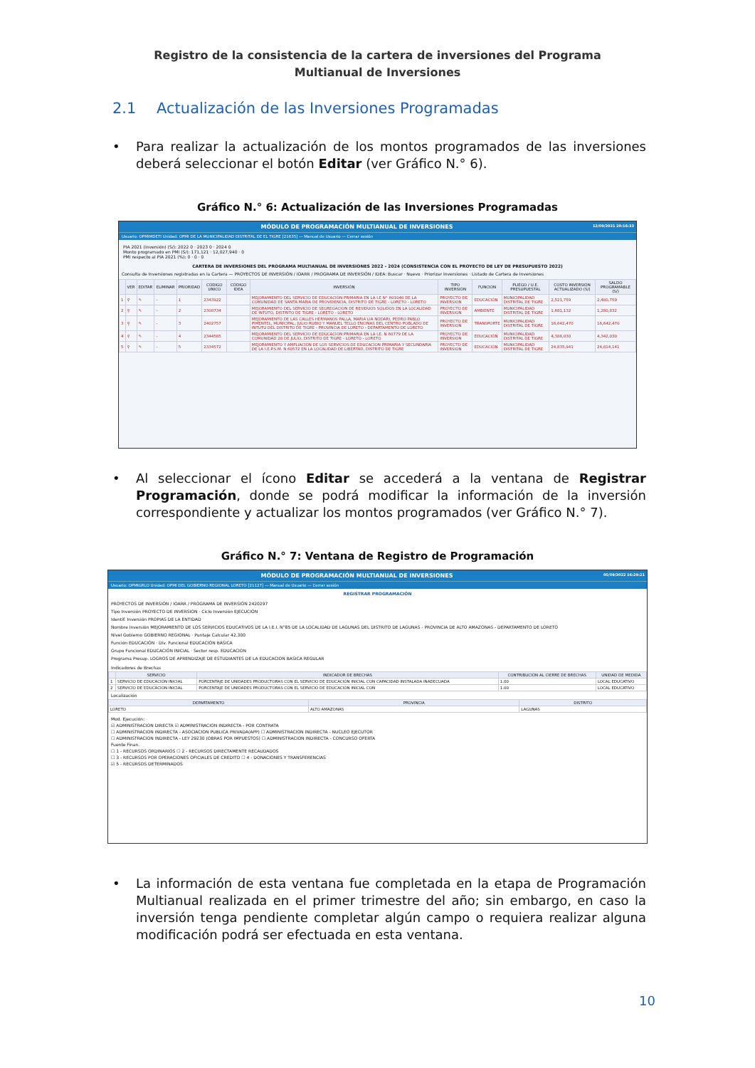Registro de la consistencia de la cartera de inversiones del Programa Multianual de Inversiones
2.1 Actualización de las Inversiones Programadas
• Para realizar la actualización de los montos programados de las inversiones deberá seleccionar el botón Editar (ver Gráfico N.° 6).
Gráfico N.° 6: Actualización de las Inversiones Programadas
MÓDULO DE PROGRAMACIÓN MULTIANUAL DE INVERSIONES 12/09/2021 20:16:33
Usuario: OPMIMDETI Unidad: OPMI DE LA MUNICIPALIDAD DISTRITAL DE EL TIGRE [21635] — Manual de Usuario — Cerrar sesión
PIA 2021 (inversión) (S/): 2022 0 · 2023 0 · 2024 0
Monto programado en PMI (S/): 171,121 · 12,027,940 · 0
PMI respecto al PIA 2021 (%): 0 · 0 · 0
CARTERA DE INVERSIONES DEL PROGRAMA MULTIANUAL DE INVERSIONES 2022 - 2024 (CONSISTENCIA CON EL PROYECTO DE LEY DE PRESUPUESTO 2022)
Consulta de Inversiones registradas en la Cartera — PROYECTOS DE INVERSIÓN / IOARR / PROGRAMA DE INVERSIÓN / IDEA: Buscar · Nuevo · Priorizar Inversiones · Listado de Cartera de Inversiones
| | VER | EDITAR | ELIMINAR | PRIORIDAD | CÓDIGO UNICO | CÓDIGO IDEA | INVERSIÓN | TIPO INVERSIÓN | FUNCIÓN | PLIEGO / U.E. PRESUPUESTAL | COSTO INVERSIÓN ACTUALIZADO (S/) | SALDO PROGRAMABLE (S/) |
| --- | --- | --- | --- | --- | --- | --- | --- | --- | --- | --- | --- | --- |
| 1 | ⚲ | ✎ | - | 1 | 2343922 | | MEJORAMIENTO DEL SERVICIO DE EDUCACIÓN PRIMARIA EN LA I.E N° 601040 DE LA COMUNIDAD DE SANTA MARIA DE PROVIDENCIA, DISTRITO DE TIGRE - LORETO - LORETO | PROYECTO DE INVERSION | EDUCACIÓN | MUNICIPALIDAD DISTRITAL DE TIGRE | 2,521,759 | 2,480,759 |
| 2 | ⚲ | ✎ | - | 2 | 2308734 | | MEJORAMIENTO DEL SERVICIO DE SEGREGACION DE RESIDUOS SOLIDOS EN LA LOCALIDAD DE INTUTO, DISTRITO DE TIGRE - LORETO - LORETO | PROYECTO DE INVERSION | AMBIENTE | MUNICIPALIDAD DISTRITAL DE TIGRE | 1,681,132 | 1,280,832 |
| 3 | ⚲ | ✎ | - | 3 | 2402757 | | MEJORAMIENTO DE LAS CALLES HERMANOS PALLA, MARIA LIA NODARI, PEDRO PABLO PIMENTEL, MUNICIPAL, JULIO RUBIO Y MANUEL TELLO ENCINAS DEL CENTRO POBLADO DE INTUTU DEL DISTRITO DE TIGRE - PROVINCIA DE LORETO - DEPARTAMENTO DE LORETO | PROYECTO DE INVERSION | TRANSPORTE | MUNICIPALIDAD DISTRITAL DE TIGRE | 16,642,470 | 16,642,470 |
| 4 | ⚲ | ✎ | - | 4 | 2344585 | | MEJORAMIENTO DEL SERVICIO DE EDUCACIÓN PRIMARIA EN LA I.E. N 60779 DE LA COMUNIDAD 28 DE JULIO, DISTRITO DE TIGRE - LORETO - LORETO | PROYECTO DE INVERSION | EDUCACIÓN | MUNICIPALIDAD DISTRITAL DE TIGRE | 4,388,030 | 4,342,030 |
| 5 | ⚲ | ✎ | - | 5 | 2334572 | | MEJORAMIENTO Y AMPLIACIÓN DE LOS SERVICIOS DE EDUCACION PRIMARIA Y SECUNDARIA DE LA I.E.P.S.M. N 60572 EN LA LOCALIDAD DE LIBERTAD, DISTRITO DE TIGRE | PROYECTO DE INVERSION | EDUCACIÓN | MUNICIPALIDAD DISTRITAL DE TIGRE | 24,835,941 | 24,814,141 |
• Al seleccionar el ícono Editar se accederá a la ventana de Registrar Programación, donde se podrá modificar la información de la inversión correspondiente y actualizar los montos programados (ver Gráfico N.° 7).
Gráfico N.° 7: Ventana de Registro de Programación
MÓDULO DE PROGRAMACIÓN MULTIANUAL DE INVERSIONES 05/09/2022 16:29:21
Usuario: OPMIGRLO Unidad: OPMI DEL GOBIERNO REGIONAL LORETO [21127] — Manual de Usuario — Cerrar sesión
REGISTRAR PROGRAMACIÓN
PROYECTOS DE INVERSIÓN / IOARR / PROGRAMA DE INVERSIÓN 2420297
Tipo Inversión PROYECTO DE INVERSION · Ciclo Inversión EJECUCIÓN
Identif. Inversión PROPIAS DE LA ENTIDAD
Nombre Inversión MEJORAMIENTO DE LOS SERVICIOS EDUCATIVOS DE LA I.E.I. N°85 DE LA LOCALIDAD DE LAGUNAS DEL DISTRITO DE LAGUNAS - PROVINCIA DE ALTO AMAZONAS - DEPARTAMENTO DE LORETO
Nivel Gobierno GOBIERNO REGIONAL · Puntaje Calcular 42.300
Función EDUCACIÓN · Div. Funcional EDUCACIÓN BÁSICA
Grupo Funcional EDUCACIÓN INICIAL · Sector resp. EDUCACION
Programa Presup. LOGROS DE APRENDIZAJE DE ESTUDIANTES DE LA EDUCACION BASICA REGULAR
Indicadores de Brechas
| | SERVICIO | INDICADOR DE BRECHAS | CONTRIBUCIÓN AL CIERRE DE BRECHAS | UNIDAD DE MEDIDA |
| --- | --- | --- | --- | --- |
| 1 | SERVICIO DE EDUCACIÓN INICIAL | PORCENTAJE DE UNIDADES PRODUCTORAS CON EL SERVICIO DE EDUCACIÓN INICIAL CON CAPACIDAD INSTALADA INADECUADA | 1.00 | LOCAL EDUCATIVO |
| 2 | SERVICIO DE EDUCACIÓN INICIAL | PORCENTAJE DE UNIDADES PRODUCTORAS CON EL SERVICIO DE EDUCACIÓN INICIAL CON | 1.00 | LOCAL EDUCATIVO |
Localización
| DEPARTAMENTO | PROVINCIA | DISTRITO |
| --- | --- | --- |
| LORETO | ALTO AMAZONAS | LAGUNAS |
Mod. Ejecución:
☑ ADMINISTRACION DIRECTA ☑ ADMINISTRACION INDIRECTA - POR CONTRATA
☐ ADMINISTRACION INDIRECTA - ASOCIACION PUBLICA PRIVADA(APP) ☐ ADMINISTRACION INDIRECTA - NUCLEO EJECUTOR
☐ ADMINISTRACION INDIRECTA - LEY 29230 (OBRAS POR IMPUESTOS) ☐ ADMINISTRACION INDIRECTA - CONCURSO OFERTA
Fuente Finan.
☐ 1 - RECURSOS ORDINARIOS ☐ 2 - RECURSOS DIRECTAMENTE RECAUDADOS
☐ 3 - RECURSOS POR OPERACIONES OFICIALES DE CREDITO ☐ 4 - DONACIONES Y TRANSFERENCIAS
☑ 5 - RECURSOS DETERMINADOS
• La información de esta ventana fue completada en la etapa de Programación Multianual realizada en el primer trimestre del año; sin embargo, en caso la inversión tenga pendiente completar algún campo o requiera realizar alguna modificación podrá ser efectuada en esta ventana.
10